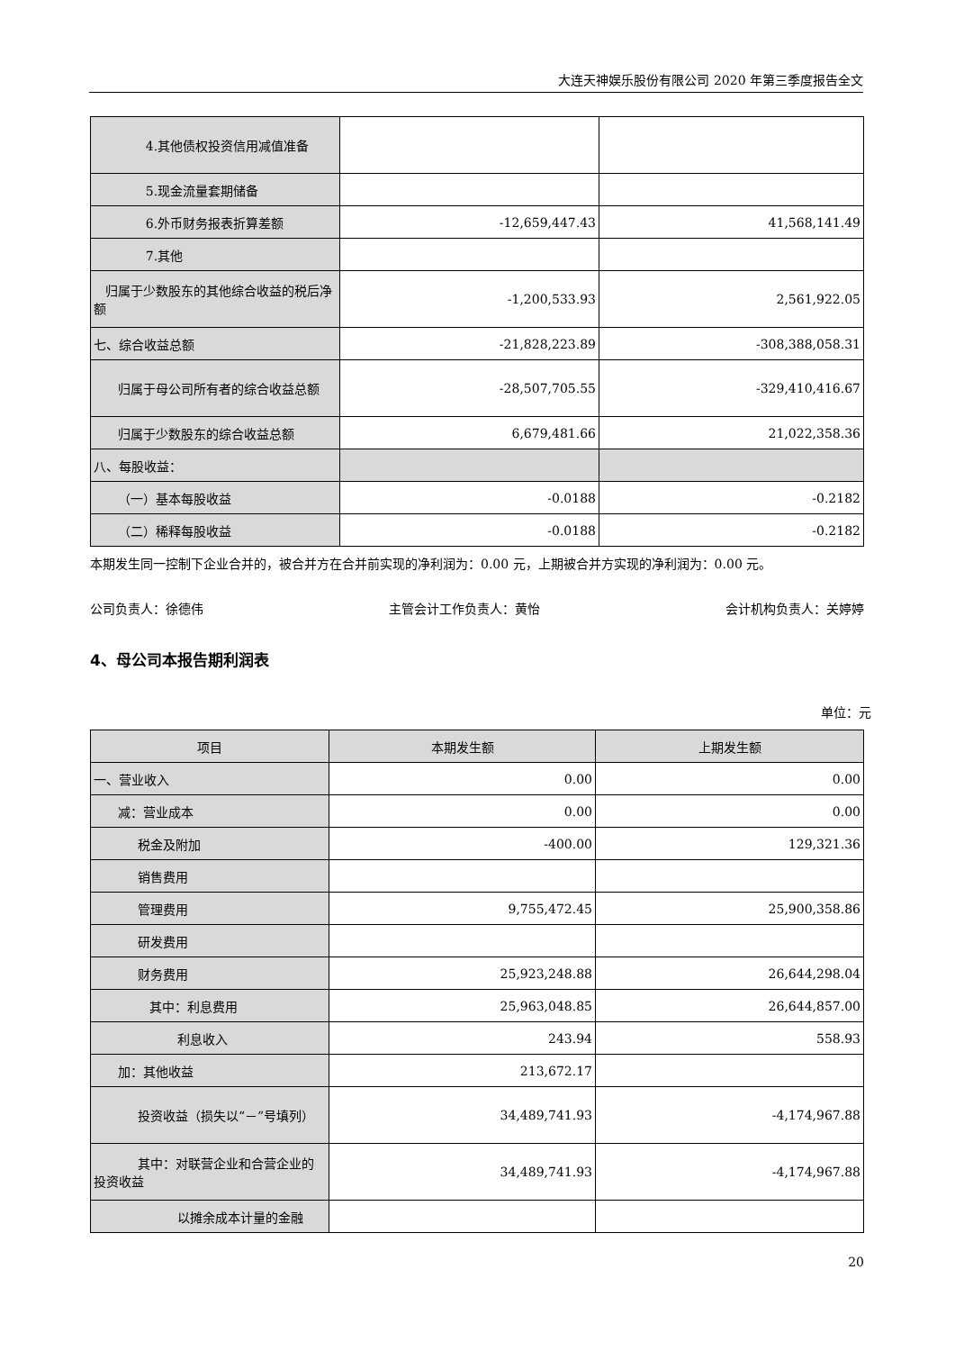大连天神娱乐股份有限公司 2020 年第三季度报告全文
| 4.其他债权投资信用减值准备 | | |
| 5.现金流量套期储备 | | |
| 6.外币财务报表折算差额 | -12,659,447.43 | 41,568,141.49 |
| 7.其他 | | |
| 归属于少数股东的其他综合收益的税后净额 | -1,200,533.93 | 2,561,922.05 |
| 七、综合收益总额 | -21,828,223.89 | -308,388,058.31 |
| 归属于母公司所有者的综合收益总额 | -28,507,705.55 | -329,410,416.67 |
| 归属于少数股东的综合收益总额 | 6,679,481.66 | 21,022,358.36 |
| 八、每股收益： | | |
| （一）基本每股收益 | -0.0188 | -0.2182 |
| （二）稀释每股收益 | -0.0188 | -0.2182 |
本期发生同一控制下企业合并的，被合并方在合并前实现的净利润为：0.00 元，上期被合并方实现的净利润为：0.00 元。
公司负责人：徐德伟 主管会计工作负责人：黄怡 会计机构负责人：关婷婷
4、母公司本报告期利润表
单位：元
| 项目 | 本期发生额 | 上期发生额 |
| --- | --- | --- |
| 一、营业收入 | 0.00 | 0.00 |
| 减：营业成本 | 0.00 | 0.00 |
| 税金及附加 | -400.00 | 129,321.36 |
| 销售费用 | | |
| 管理费用 | 9,755,472.45 | 25,900,358.86 |
| 研发费用 | | |
| 财务费用 | 25,923,248.88 | 26,644,298.04 |
| 其中：利息费用 | 25,963,048.85 | 26,644,857.00 |
| 利息收入 | 243.94 | 558.93 |
| 加：其他收益 | 213,672.17 | |
| 投资收益（损失以“－”号填列） | 34,489,741.93 | -4,174,967.88 |
| 其中：对联营企业和合营企业的投资收益 | 34,489,741.93 | -4,174,967.88 |
| 以摊余成本计量的金融 | | |
20